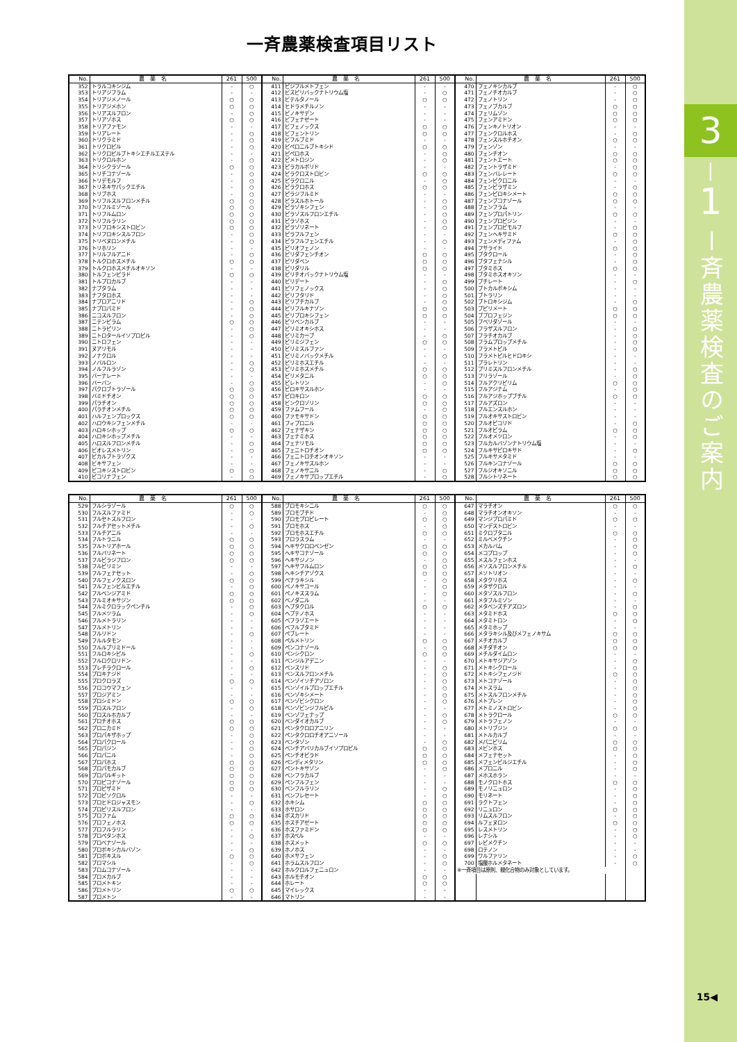一斉農薬検査項目リスト
| No. | 農薬名 | 261 | 500 | No. | 農薬名 | 261 | 500 | No. | 農薬名 | 261 | 500 |
| --- | --- | --- | --- | --- | --- | --- | --- | --- | --- | --- | --- |
| 352 | トラルコキシジム | - | ○ | 411 | ピジフルメトフェン | - | - | 470 | フェノキシカルブ | - | ○ |
| 353 | トリアジフラム | - | - | 412 | ビスピリバックナトリウム塩 | - | ○ | 471 | フェノチオカルブ | - | ○ |
| 354 | トリアジメノール | ○ | ○ | 413 | ビテルタノール | ○ | ○ | 472 | フェノトリン | - | ○ |
| 355 | トリアジメホン | ○ | ○ | 414 | ヒドラメチルノン | - | - | 473 | フェノブカルブ | ○ | ○ |
| 356 | トリアスルフロン | - | ○ | 415 | ピノキサデン | - | - | 474 | フェリムゾン | ○ | ○ |
| 357 | トリアゾホス | ○ | ○ | 416 | ビフェナゼート | - | - | 475 | フェンアミドン | ○ | ○ |
| 358 | トリアファモン | - | - | 417 | ビフェノックス | ○ | ○ | 476 | フェンキノトリオン | - | - |
| 359 | トリアレート | - | ○ | 418 | ビフェントリン | ○ | ○ | 477 | フェンクロルホス | - | ○ |
| 360 | トリクラミド | - | ○ | 419 | ビフルブミド | - | - | 478 | フェンスルホチオン | ○ | ○ |
| 361 | トリクロピル | - | ○ | 420 | ピペロニルブトキシド | ○ | ○ | 479 | フェンゾン | - | - |
| 362 | トリクロピルブトキシエチルエステル | - | - | 421 | ピペロホス | - | ○ | 480 | フェンチオン | ○ | ○ |
| 363 | トリクロルホン | - | ○ | 422 | ピメトロジン | - | ○ | 481 | フェントエート | ○ | ○ |
| 364 | トリシクラゾール | ○ | ○ | 423 | ピラカルボリド | - | - | 482 | フェントラザミド | - | ○ |
| 365 | トリチコナゾール | - | ○ | 424 | ピラクロストロビン | ○ | ○ | 483 | フェンバレレート | ○ | ○ |
| 366 | トリデモルフ | - | ○ | 425 | ピラクロニル | - | ○ | 484 | フェンピクロニル | - | - |
| 367 | トリネキサパックエチル | - | ○ | 426 | ピラクロホス | ○ | ○ | 485 | フェンピラザミン | - | ○ |
| 368 | トリブホス | - | ○ | 427 | ピラジフルミド | - | - | 486 | フェンピロキシメート | ○ | ○ |
| 369 | トリフルスルフロンメチル | ○ | ○ | 428 | ピラスルホトール | - | ○ | 487 | フェンブコナゾール | ○ | ○ |
| 370 | トリフルミゾール | ○ | ○ | 429 | ピラゾキシフェン | - | ○ | 488 | フェンフラム | - | - |
| 371 | トリフルムロン | ○ | ○ | 430 | ピラゾスルフロンエチル | - | ○ | 489 | フェンプロパトリン | ○ | ○ |
| 372 | トリフルラリン | ○ | ○ | 431 | ピラゾホス | - | ○ | 490 | フェンプロピジン | - | - |
| 373 | トリフロキシストロビン | ○ | ○ | 432 | ピラゾリネート | - | ○ | 491 | フェンプロピモルフ | - | ○ |
| 374 | トリフロキシスルフロン | - | ○ | 433 | ピラフルフェン | - | - | 492 | フェンヘキサミド | ○ | ○ |
| 375 | トリベヌロンメチル | - | ○ | 434 | ピラフルフェンエチル | - | ○ | 493 | フェンメディファム | - | ○ |
| 376 | トリホリン | - | - | 435 | ピリオフェノン | - | - | 494 | フサライド | ○ | ○ |
| 377 | トリルフルアニド | - | ○ | 436 | ピリダフェンチオン | ○ | ○ | 495 | ブタクロール | - | ○ |
| 378 | トルクロホスメチル | ○ | ○ | 437 | ピリダベン | ○ | ○ | 496 | ブタフェナシル | - | ○ |
| 379 | トルクロホスメチルオキソン | - | - | 438 | ピリダリル | ○ | ○ | 497 | ブタミホス | ○ | ○ |
| 380 | トルフェンピラド | ○ | ○ | 439 | ピリチオバックナトリウム塩 | - | - | 498 | ブタミホスオキソン | - | - |
| 381 | トルプロカルブ | - | - | 440 | ピリデート | - | ○ | 499 | ブチレート | - | ○ |
| 382 | ナプタラム | - | - | 441 | ピリフェノックス | - | ○ | 500 | ブトカルボキシム | - | - |
| 383 | ナフタロホス | - | - | 442 | ピリフタリド | - | ○ | 501 | ブトラリン | - | - |
| 384 | ナプロアニリド | - | ○ | 443 | ピリブチカルブ | - | ○ | 502 | ブトロキシジム | - | ○ |
| 385 | ナプロパミド | - | ○ | 444 | ピリフルキナゾン | ○ | ○ | 503 | ブピリメート | ○ | ○ |
| 386 | ニコスルフロン | - | ○ | 445 | ピリプロキシフェン | ○ | ○ | 504 | ブプロフェジン | ○ | ○ |
| 387 | ニテンピラム | ○ | ○ | 446 | ピリベンカルブ | - | - | 505 | フベリダゾール | - | - |
| 388 | ニトラピリン | - | ○ | 447 | ピリミオキシホス | - | - | 506 | フラザスルフロン | - | ○ |
| 389 | ニトロタールイソプロピル | - | ○ | 448 | ピリミカーブ | - | ○ | 507 | フラチオカルブ | - | ○ |
| 390 | ニトロフェン | - | - | 449 | ピリミジフェン | ○ | ○ | 508 | フラムプロップメチル | - | ○ |
| 391 | ヌアリモル | - | - | 450 | ピリミスルファン | - | - | 509 | フラメトピル | - | ○ |
| 392 | ノナクロル | - | - | 451 | ピリミノバックメチル | - | ○ | 510 | フラメトピルヒドロキシ | - | - |
| 393 | ノバルロン | - | ○ | 452 | ピリミホスエチル | - | - | 511 | プラレトリン | - | - |
| 394 | ノルフルラゾン | - | ○ | 453 | ピリミホスメチル | ○ | ○ | 512 | プリミスルフロンメチル | - | ○ |
| 395 | バーナレート | - | - | 454 | ピリメタニル | ○ | ○ | 513 | フリラゾール | - | ○ |
| 396 | バーバン | - | ○ | 455 | ピレトリン | - | ○ | 514 | フルアクリピリム | ○ | ○ |
| 397 | パクロブトラゾール | ○ | ○ | 456 | ピロキサスルホン | - | - | 515 | フルアジナム | - | ○ |
| 398 | バミドチオン | ○ | ○ | 457 | ピロキロン | ○ | ○ | 516 | フルアジホップブチル | ○ | ○ |
| 399 | パラチオン | ○ | ○ | 458 | ビンクロゾリン | ○ | ○ | 517 | フルアズロン | - | - |
| 400 | パラチオンメチル | ○ | ○ | 459 | ファムフール | - | ○ | 518 | フルエンスルホン | - | - |
| 401 | ハルフェンプロックス | ○ | ○ | 460 | ファモキサドン | ○ | ○ | 519 | フルオキサストロビン | - | - |
| 402 | ハロウキシフェンメチル | - | - | 461 | フィプロニル | ○ | ○ | 520 | フルオピコリド | - | ○ |
| 403 | ハロキシホップ | ○ | ○ | 462 | フェナザキン | ○ | ○ | 521 | フルオピラム | ○ | ○ |
| 404 | ハロキシホップメチル | - | - | 463 | フェナミホス | ○ | ○ | 522 | フルオメツロン | - | ○ |
| 405 | ハロスルフロンメチル | - | ○ | 464 | フェナリモル | ○ | ○ | 523 | フルカルバゾンナトリウム塩 | - | - |
| 406 | ビオレスメトリン | - | ○ | 465 | フェニトロチオン | ○ | ○ | 524 | フルキサピロキサド | - | ○ |
| 407 | ピカルブトラゾクス | - | - | 466 | フェニトロチオンオキソン | - | - | 525 | フルキサメタミド | - | - |
| 408 | ビキサフェン | - | - | 467 | フェノキサスルホン | - | - | 526 | フルキンコナゾール | ○ | ○ |
| 409 | ピコキシストロビン | ○ | ○ | 468 | フェノキサニル | - | ○ | 527 | フルジオキソニル | ○ | ○ |
| 410 | ピコリナフェン | - | ○ | 469 | フェノキサプロップエチル | - | ○ | 528 | フルシトリネート | ○ | ○ |
| No. | 農薬名 | 261 | 500 | No. | 農薬名 | 261 | 500 | No. | 農薬名 | 261 | 500 |
| --- | --- | --- | --- | --- | --- | --- | --- | --- | --- | --- | --- |
| 529 | フルシラゾール | ○ | ○ | 588 | ブロモキシニル | ○ | ○ | 647 | マラチオン | ○ | ○ |
| 530 | フルスルファミド | - | ○ | 589 | ブロモブチド | - | ○ | 648 | マラチオンオキソン | - | - |
| 531 | フルセトスルフロン | - | - | 590 | ブロモプロピレート | ○ | ○ | 649 | マンジプロパミド | ○ | ○ |
| 532 | フルチアセットメチル | - | ○ | 591 | ブロモホス | - | ○ | 650 | マンデストロビン | - | - |
| 533 | フルチアニル | - | - | 592 | ブロモホスエチル | ○ | ○ | 651 | ミクロブタニル | ○ | ○ |
| 534 | フルトラニル | ○ | ○ | 593 | フロラスラム | - | - | 652 | ミルベメクチン | - | ○ |
| 535 | フルトリアホール | ○ | ○ | 594 | ヘキサクロロベンゼン | ○ | ○ | 653 | メカルバム | - | ○ |
| 536 | フルバリネート | ○ | ○ | 595 | ヘキサコナゾール | ○ | ○ | 654 | メコプロップ | - | ○ |
| 537 | フルピラジフロン | ○ | ○ | 596 | ヘキサジノン | - | ○ | 655 | メスルフェンホス | - | - |
| 538 | フルピリミン | - | - | 597 | ヘキサフルムロン | ○ | ○ | 656 | メソスルフロンメチル | - | ○ |
| 539 | フルフェナセット | - | ○ | 598 | ヘキシチアゾクス | ○ | ○ | 657 | メソトリオン | - | - |
| 540 | フルフェノクスロン | ○ | ○ | 599 | ベナラキシル | - | ○ | 658 | メタクリホス | - | ○ |
| 541 | フルフェンピルエチル | - | ○ | 600 | ベノキサコール | - | ○ | 659 | メタザクロル | - | - |
| 542 | フルベンジアミド | ○ | ○ | 601 | ペノキススラム | - | ○ | 660 | メタゾスルフロン | - | ○ |
| 543 | フルミオキサジン | ○ | ○ | 602 | ベノダニル | - | - | 661 | メタフルミゾン | - | - |
| 544 | フルミクロラックペンチル | - | ○ | 603 | ヘプタクロル | ○ | ○ | 662 | メタベンズチアズロン | - | ○ |
| 545 | フルメツラム | - | ○ | 604 | ヘプテノホス | - | - | 663 | メタミドホス | ○ | ○ |
| 546 | フルメトラリン | - | - | 605 | ベフラゾエート | - | - | 664 | メタミトロン | - | ○ |
| 547 | フルメトリン | - | - | 606 | ベフルブタミド | - | - | 665 | メタミホップ | - | - |
| 548 | フルリドン | - | ○ | 607 | ペブレート | - | - | 666 | メタラキシル及びメフェノキサム | ○ | ○ |
| 549 | フルルタモン | - | - | 608 | ペルメトリン | ○ | ○ | 667 | メチオカルブ | ○ | ○ |
| 550 | フルルプリミドール | - | - | 609 | ペンコナゾール | - | ○ | 668 | メチダチオン | ○ | ○ |
| 551 | フルロキシピル | - | ○ | 610 | ペンシクロン | ○ | ○ | 669 | メチルダイムロン | - | - |
| 552 | フルロクロリドン | - | - | 611 | ベンジルアデニン | - | - | 670 | メトキサジアゾン | - | ○ |
| 553 | プレチラクロール | - | ○ | 612 | ベンスリド | - | ○ | 671 | メトキシクロール | - | ○ |
| 554 | プロキナジド | - | - | 613 | ベンスルフロンメチル | - | ○ | 672 | メトキシフェノジド | ○ | ○ |
| 555 | プロクロラズ | ○ | ○ | 614 | ベンゾイソチアゾロン | - | ○ | 673 | メトコナゾール | - | ○ |
| 556 | フロコウマフェン | - | - | 615 | ベンゾイルプロップエチル | - | ○ | 674 | メトスラム | - | ○ |
| 557 | プロジアミン | - | - | 616 | ベンゾキシメート | - | ○ | 675 | メトスルフロンメチル | - | ○ |
| 558 | プロシミドン | ○ | ○ | 617 | ベンゾビシクロン | - | ○ | 676 | メトプレン | - | ○ |
| 559 | プロスルフロン | - | ○ | 618 | ベンゾビンジフルピル | - | - | 677 | メトミノストロビン | - | ○ |
| 560 | プロスルホカルブ | - | - | 619 | ベンゾフェナップ | - | ○ | 678 | メトラクロール | ○ | ○ |
| 561 | プロチオホス | ○ | ○ | 620 | ベンダイオカルブ | - | ○ | 679 | メトラフェノン | - | - |
| 562 | プロニカミド | ○ | ○ | 621 | ペンタクロロアニリン | - | - | 680 | メトリブジン | ○ | ○ |
| 563 | プロパキザホップ | - | ○ | 622 | ペンタクロロチオアニソール | - | - | 681 | メトルカルブ | - | - |
| 564 | プロパクロール | - | ○ | 623 | ベンタゾン | - | ○ | 682 | メパニピリム | ○ | ○ |
| 565 | プロパジン | - | ○ | 624 | ベンチアバリカルブイソプロピル | ○ | ○ | 683 | メビンホス | ○ | ○ |
| 566 | プロパニル | - | ○ | 625 | ペンチオピラド | ○ | ○ | 684 | メフェナセット | - | ○ |
| 567 | プロパホス | ○ | ○ | 626 | ペンディメタリン | ○ | ○ | 685 | メフェンピルジエチル | - | ○ |
| 568 | プロパモカルブ | ○ | ○ | 627 | ペントキサゾン | - | ○ | 686 | メプロニル | - | ○ |
| 569 | プロパルギット | ○ | ○ | 628 | ベンフラカルブ | - | - | 687 | メホスホラン | - | - |
| 570 | プロピコナゾール | ○ | ○ | 629 | ペンフルフェン | - | - | 688 | モノクロトホス | ○ | ○ |
| 571 | プロピザミド | ○ | ○ | 630 | ベンフルラリン | - | ○ | 689 | モノリニュロン | - | ○ |
| 572 | プロピソクロル | - | - | 631 | ベンフレセート | - | ○ | 690 | モリネート | - | ○ |
| 573 | プロヒドロジャスモン | - | ○ | 632 | ホキシム | ○ | ○ | 691 | ラクトフェン | - | ○ |
| 574 | プロピリスルフロン | - | - | 633 | ホサロン | ○ | ○ | 692 | リニュロン | ○ | ○ |
| 575 | プロファム | ○ | ○ | 634 | ボスカリド | ○ | ○ | 693 | リムスルフロン | - | ○ |
| 576 | プロフェノホス | ○ | ○ | 635 | ホスチアゼート | ○ | ○ | 694 | ルフェヌロン | ○ | ○ |
| 577 | プロフルラリン | - | - | 636 | ホスファミドン | ○ | ○ | 695 | レスメトリン | - | ○ |
| 578 | プロペタンホス | - | ○ | 637 | ホスベル | - | - | 696 | レナシル | - | ○ |
| 579 | プロベナゾール | - | - | 638 | ホスメット | ○ | ○ | 697 | レピメクチン | - | - |
| 580 | プロポキシカルバゾン | - | ○ | 639 | ホノホス | - | - | 698 | ロテノン | - | - |
| 581 | プロポキスル | ○ | ○ | 640 | ホメサフェン | - | ○ | 699 | ワルファリン | - | ○ |
| 582 | ブロマシル | - | ○ | 641 | ホラムスルフロン | - | ○ | 700 | 塩酸ホルメタネート | - | ○ |
| 583 | ブロムコナゾール | - | - | 642 | ホルクロルフェニュロン | - | - | ※一斉項目は原則、親化合物のみ対象としています。 | | | |
| 584 | プロメカルブ | - | - | 643 | ホルモチオン | ○ | ○ | | | | |
| 585 | フロメトキン | - | - | 644 | ホレート | ○ | ○ | | | | |
| 586 | プロメトリン | ○ | ○ | 645 | マイレックス | - | - | | | | |
| 587 | プロメトン | - | - | 646 | マトリン | - | - | | | | |
3
|
1
ー斉農薬検査のご案内
15◀